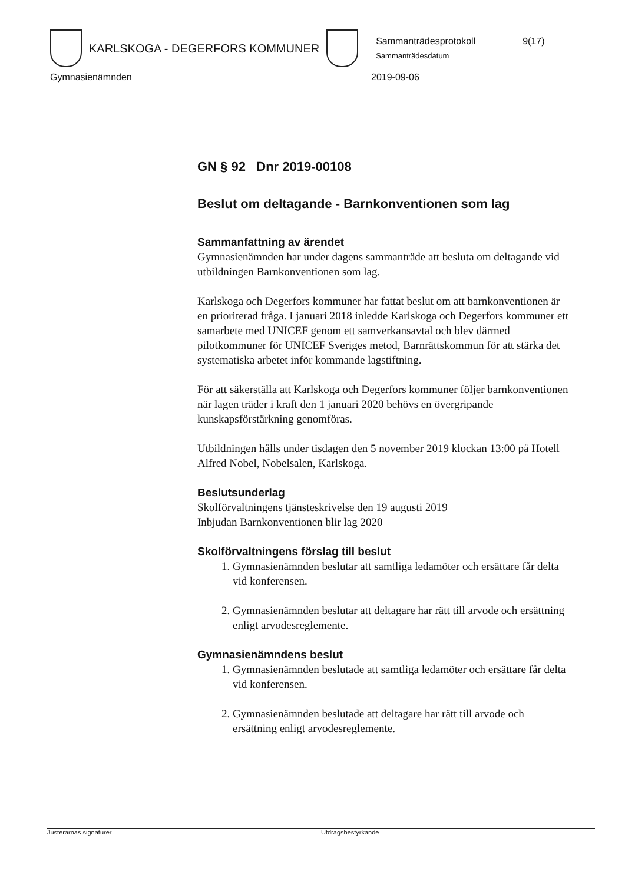KARLSKOGA - DEGERFORS KOMMUNER
Sammanträdesprotokoll 9(17)
Sammanträdesdatum
Gymnasienämnden 2019-09-06
GN § 92 Dnr 2019-00108
Beslut om deltagande - Barnkonventionen som lag
Sammanfattning av ärendet
Gymnasienämnden har under dagens sammanträde att besluta om deltagande vid utbildningen Barnkonventionen som lag.
Karlskoga och Degerfors kommuner har fattat beslut om att barnkonventionen är en prioriterad fråga. I januari 2018 inledde Karlskoga och Degerfors kommuner ett samarbete med UNICEF genom ett samverkansavtal och blev därmed pilotkommuner för UNICEF Sveriges metod, Barnrättskommun för att stärka det systematiska arbetet inför kommande lagstiftning.
För att säkerställa att Karlskoga och Degerfors kommuner följer barnkonventionen när lagen träder i kraft den 1 januari 2020 behövs en övergripande kunskapsförstärkning genomföras.
Utbildningen hålls under tisdagen den 5 november 2019 klockan 13:00 på Hotell Alfred Nobel, Nobelsalen, Karlskoga.
Beslutsunderlag
Skolförvaltningens tjänsteskrivelse den 19 augusti 2019
Inbjudan Barnkonventionen blir lag 2020
Skolförvaltningens förslag till beslut
1. Gymnasienämnden beslutar att samtliga ledamöter och ersättare får delta vid konferensen.
2. Gymnasienämnden beslutar att deltagare har rätt till arvode och ersättning enligt arvodesreglemente.
Gymnasienämndens beslut
1. Gymnasienämnden beslutade att samtliga ledamöter och ersättare får delta vid konferensen.
2. Gymnasienämnden beslutade att deltagare har rätt till arvode och ersättning enligt arvodesreglemente.
Justerarnas signaturer Utdragsbestyrkande